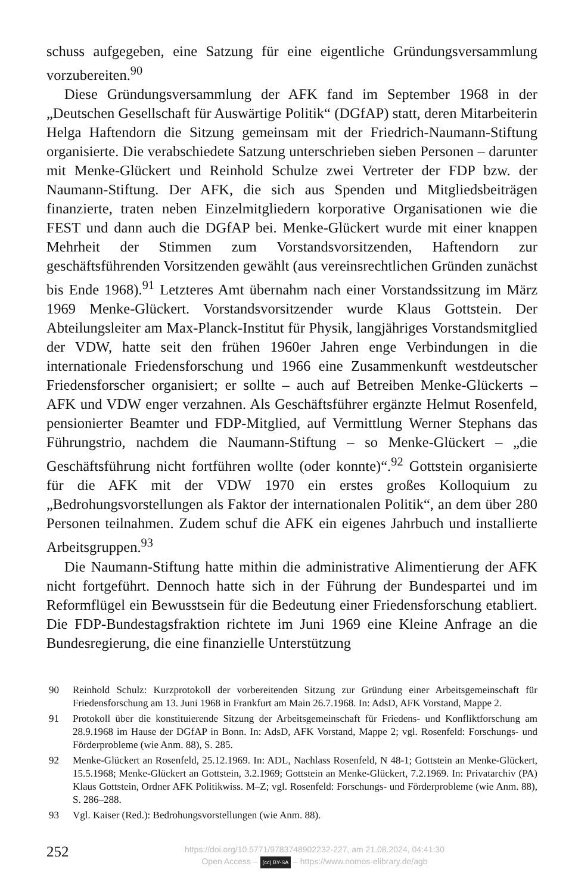schuss aufgegeben, eine Satzung für eine eigentliche Gründungsversammlung vorzubereiten.<sup>90</sup>
Diese Gründungsversammlung der AFK fand im September 1968 in der „Deutschen Gesellschaft für Auswärtige Politik“ (DGfAP) statt, deren Mitarbeiterin Helga Haftendorn die Sitzung gemeinsam mit der Friedrich-Naumann-Stiftung organisierte. Die verabschiedete Satzung unterschrieben sieben Personen – darunter mit Menke-Glückert und Reinhold Schulze zwei Vertreter der FDP bzw. der Naumann-Stiftung. Der AFK, die sich aus Spenden und Mitgliedsbeiträgen finanzierte, traten neben Einzelmitgliedern korporative Organisationen wie die FEST und dann auch die DGfAP bei. Menke-Glückert wurde mit einer knappen Mehrheit der Stimmen zum Vorstandsvorsitzenden, Haftendorn zur geschäftsführenden Vorsitzenden gewählt (aus vereinsrechtlichen Gründen zunächst bis Ende 1968).<sup>91</sup> Letzteres Amt übernahm nach einer Vorstandssitzung im März 1969 Menke-Glückert. Vorstandsvorsitzender wurde Klaus Gottstein. Der Abteilungsleiter am Max-Planck-Institut für Physik, langjähriges Vorstandsmitglied der VDW, hatte seit den frühen 1960er Jahren enge Verbindungen in die internationale Friedensforschung und 1966 eine Zusammenkunft westdeutscher Friedensforscher organisiert; er sollte – auch auf Betreiben Menke-Glückerts – AFK und VDW enger verzahnen. Als Geschäftsführer ergänzte Helmut Rosenfeld, pensionierter Beamter und FDP-Mitglied, auf Vermittlung Werner Stephans das Führungstrio, nachdem die Naumann-Stiftung – so Menke-Glückert – „die Geschäftsführung nicht fortführen wollte (oder konnte)“.<sup>92</sup> Gottstein organisierte für die AFK mit der VDW 1970 ein erstes großes Kolloquium zu „Bedrohungsvorstellungen als Faktor der internationalen Politik“, an dem über 280 Personen teilnahmen. Zudem schuf die AFK ein eigenes Jahrbuch und installierte Arbeitsgruppen.<sup>93</sup>
Die Naumann-Stiftung hatte mithin die administrative Alimentierung der AFK nicht fortgeführt. Dennoch hatte sich in der Führung der Bundespartei und im Reformflügel ein Bewusstsein für die Bedeutung einer Friedensforschung etabliert. Die FDP-Bundestagsfraktion richtete im Juni 1969 eine Kleine Anfrage an die Bundesregierung, die eine finanzielle Unterstützung
90 Reinhold Schulz: Kurzprotokoll der vorbereitenden Sitzung zur Gründung einer Arbeitsgemeinschaft für Friedensforschung am 13. Juni 1968 in Frankfurt am Main 26.7.1968. In: AdsD, AFK Vorstand, Mappe 2.
91 Protokoll über die konstituierende Sitzung der Arbeitsgemeinschaft für Friedens- und Konfliktforschung am 28.9.1968 im Hause der DGfAP in Bonn. In: AdsD, AFK Vorstand, Mappe 2; vgl. Rosenfeld: Forschungs- und Förderprobleme (wie Anm. 88), S. 285.
92 Menke-Glückert an Rosenfeld, 25.12.1969. In: ADL, Nachlass Rosenfeld, N 48-1; Gottstein an Menke-Glückert, 15.5.1968; Menke-Glückert an Gottstein, 3.2.1969; Gottstein an Menke-Glückert, 7.2.1969. In: Privatarchiv (PA) Klaus Gottstein, Ordner AFK Politikwiss. M–Z; vgl. Rosenfeld: Forschungs- und Förderprobleme (wie Anm. 88), S. 286–288.
93 Vgl. Kaiser (Red.): Bedrohungsvorstellungen (wie Anm. 88).
252
https://doi.org/10.5771/9783748902232-227, am 21.08.2024, 04:41:30
Open Access – (cc) BY-SA – https://www.nomos-elibrary.de/agb